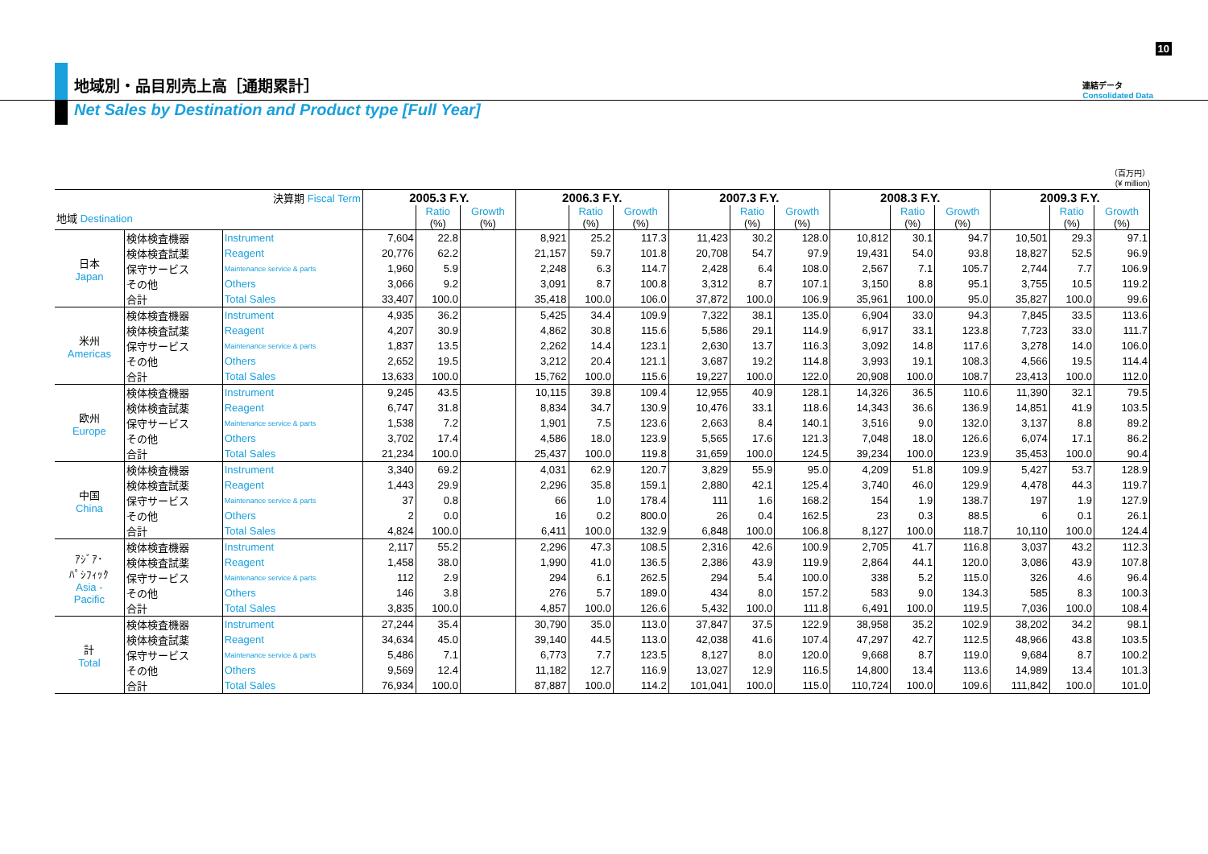10
地域別・品目別売上高［通期累計］
連結データ
Consolidated Data
Net Sales by Destination and Product type [Full Year]
（百万円）
(¥ million)
| 決算期 Fiscal Term | | | 2005.3 F.Y. | | | 2006.3 F.Y. | | | 2007.3 F.Y. | | | 2008.3 F.Y. | | | 2009.3 F.Y. | | |
| 地域 Destination | | | | Ratio (%) | Growth (%) | | Ratio (%) | Growth (%) | | Ratio (%) | Growth (%) | | Ratio (%) | Growth (%) | | Ratio (%) | Growth (%) |
| 日本 Japan | 検体検査機器 | Instrument | 7,604 | 22.8 | | 8,921 | 25.2 | 117.3 | 11,423 | 30.2 | 128.0 | 10,812 | 30.1 | 94.7 | 10,501 | 29.3 | 97.1 |
| | 検体検査試薬 | Reagent | 20,776 | 62.2 | | 21,157 | 59.7 | 101.8 | 20,708 | 54.7 | 97.9 | 19,431 | 54.0 | 93.8 | 18,827 | 52.5 | 96.9 |
| | 保守サービス | Maintenance service & parts | 1,960 | 5.9 | | 2,248 | 6.3 | 114.7 | 2,428 | 6.4 | 108.0 | 2,567 | 7.1 | 105.7 | 2,744 | 7.7 | 106.9 |
| | その他 | Others | 3,066 | 9.2 | | 3,091 | 8.7 | 100.8 | 3,312 | 8.7 | 107.1 | 3,150 | 8.8 | 95.1 | 3,755 | 10.5 | 119.2 |
| | 合計 | Total Sales | 33,407 | 100.0 | | 35,418 | 100.0 | 106.0 | 37,872 | 100.0 | 106.9 | 35,961 | 100.0 | 95.0 | 35,827 | 100.0 | 99.6 |
| 米州 Americas | 検体検査機器 | Instrument | 4,935 | 36.2 | | 5,425 | 34.4 | 109.9 | 7,322 | 38.1 | 135.0 | 6,904 | 33.0 | 94.3 | 7,845 | 33.5 | 113.6 |
| | 検体検査試薬 | Reagent | 4,207 | 30.9 | | 4,862 | 30.8 | 115.6 | 5,586 | 29.1 | 114.9 | 6,917 | 33.1 | 123.8 | 7,723 | 33.0 | 111.7 |
| | 保守サービス | Maintenance service & parts | 1,837 | 13.5 | | 2,262 | 14.4 | 123.1 | 2,630 | 13.7 | 116.3 | 3,092 | 14.8 | 117.6 | 3,278 | 14.0 | 106.0 |
| | その他 | Others | 2,652 | 19.5 | | 3,212 | 20.4 | 121.1 | 3,687 | 19.2 | 114.8 | 3,993 | 19.1 | 108.3 | 4,566 | 19.5 | 114.4 |
| | 合計 | Total Sales | 13,633 | 100.0 | | 15,762 | 100.0 | 115.6 | 19,227 | 100.0 | 122.0 | 20,908 | 100.0 | 108.7 | 23,413 | 100.0 | 112.0 |
| 欧州 Europe | 検体検査機器 | Instrument | 9,245 | 43.5 | | 10,115 | 39.8 | 109.4 | 12,955 | 40.9 | 128.1 | 14,326 | 36.5 | 110.6 | 11,390 | 32.1 | 79.5 |
| | 検体検査試薬 | Reagent | 6,747 | 31.8 | | 8,834 | 34.7 | 130.9 | 10,476 | 33.1 | 118.6 | 14,343 | 36.6 | 136.9 | 14,851 | 41.9 | 103.5 |
| | 保守サービス | Maintenance service & parts | 1,538 | 7.2 | | 1,901 | 7.5 | 123.6 | 2,663 | 8.4 | 140.1 | 3,516 | 9.0 | 132.0 | 3,137 | 8.8 | 89.2 |
| | その他 | Others | 3,702 | 17.4 | | 4,586 | 18.0 | 123.9 | 5,565 | 17.6 | 121.3 | 7,048 | 18.0 | 126.6 | 6,074 | 17.1 | 86.2 |
| | 合計 | Total Sales | 21,234 | 100.0 | | 25,437 | 100.0 | 119.8 | 31,659 | 100.0 | 124.5 | 39,234 | 100.0 | 123.9 | 35,453 | 100.0 | 90.4 |
| 中国 China | 検体検査機器 | Instrument | 3,340 | 69.2 | | 4,031 | 62.9 | 120.7 | 3,829 | 55.9 | 95.0 | 4,209 | 51.8 | 109.9 | 5,427 | 53.7 | 128.9 |
| | 検体検査試薬 | Reagent | 1,443 | 29.9 | | 2,296 | 35.8 | 159.1 | 2,880 | 42.1 | 125.4 | 3,740 | 46.0 | 129.9 | 4,478 | 44.3 | 119.7 |
| | 保守サービス | Maintenance service & parts | 37 | 0.8 | | 66 | 1.0 | 178.4 | 111 | 1.6 | 168.2 | 154 | 1.9 | 138.7 | 197 | 1.9 | 127.9 |
| | その他 | Others | 2 | 0.0 | | 16 | 0.2 | 800.0 | 26 | 0.4 | 162.5 | 23 | 0.3 | 88.5 | 6 | 0.1 | 26.1 |
| | 合計 | Total Sales | 4,824 | 100.0 | | 6,411 | 100.0 | 132.9 | 6,848 | 100.0 | 106.8 | 8,127 | 100.0 | 118.7 | 10,110 | 100.0 | 124.4 |
| ｱｼﾞｱ･ ﾊﾟｼﾌｨｯｸ Asia - Pacific | 検体検査機器 | Instrument | 2,117 | 55.2 | | 2,296 | 47.3 | 108.5 | 2,316 | 42.6 | 100.9 | 2,705 | 41.7 | 116.8 | 3,037 | 43.2 | 112.3 |
| | 検体検査試薬 | Reagent | 1,458 | 38.0 | | 1,990 | 41.0 | 136.5 | 2,386 | 43.9 | 119.9 | 2,864 | 44.1 | 120.0 | 3,086 | 43.9 | 107.8 |
| | 保守サービス | Maintenance service & parts | 112 | 2.9 | | 294 | 6.1 | 262.5 | 294 | 5.4 | 100.0 | 338 | 5.2 | 115.0 | 326 | 4.6 | 96.4 |
| | その他 | Others | 146 | 3.8 | | 276 | 5.7 | 189.0 | 434 | 8.0 | 157.2 | 583 | 9.0 | 134.3 | 585 | 8.3 | 100.3 |
| | 合計 | Total Sales | 3,835 | 100.0 | | 4,857 | 100.0 | 126.6 | 5,432 | 100.0 | 111.8 | 6,491 | 100.0 | 119.5 | 7,036 | 100.0 | 108.4 |
| 計 Total | 検体検査機器 | Instrument | 27,244 | 35.4 | | 30,790 | 35.0 | 113.0 | 37,847 | 37.5 | 122.9 | 38,958 | 35.2 | 102.9 | 38,202 | 34.2 | 98.1 |
| | 検体検査試薬 | Reagent | 34,634 | 45.0 | | 39,140 | 44.5 | 113.0 | 42,038 | 41.6 | 107.4 | 47,297 | 42.7 | 112.5 | 48,966 | 43.8 | 103.5 |
| | 保守サービス | Maintenance service & parts | 5,486 | 7.1 | | 6,773 | 7.7 | 123.5 | 8,127 | 8.0 | 120.0 | 9,668 | 8.7 | 119.0 | 9,684 | 8.7 | 100.2 |
| | その他 | Others | 9,569 | 12.4 | | 11,182 | 12.7 | 116.9 | 13,027 | 12.9 | 116.5 | 14,800 | 13.4 | 113.6 | 14,989 | 13.4 | 101.3 |
| | 合計 | Total Sales | 76,934 | 100.0 | | 87,887 | 100.0 | 114.2 | 101,041 | 100.0 | 115.0 | 110,724 | 100.0 | 109.6 | 111,842 | 100.0 | 101.0 |